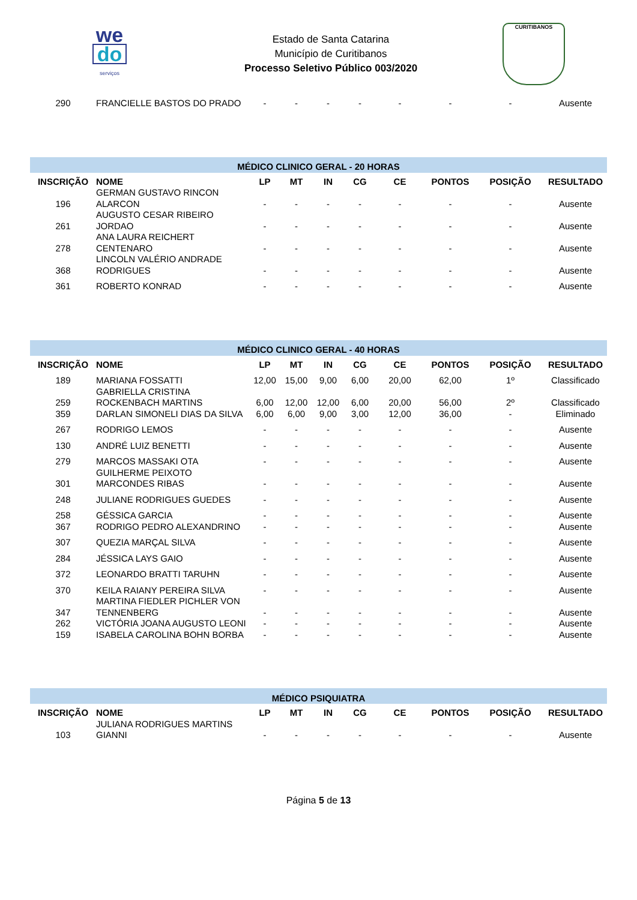we
do
serviços
Estado de Santa Catarina
Município de Curitibanos
Processo Seletivo Público 003/2020
CURITIBANOS
| 290 | FRANCIELLE BASTOS DO PRADO | - | - | - | - | - | - | - | Ausente |
| MÉDICO CLINICO GERAL - 20 HORAS | | | | | | | | | |
| INSCRIÇÃO | NOME | LP | MT | IN | CG | CE | PONTOS | POSIÇÃO | RESULTADO |
| 196 | GERMAN GUSTAVO RINCON ALARCON | - | - | - | - | - | - | - | Ausente |
| 261 | AUGUSTO CESAR RIBEIRO JORDAO | - | - | - | - | - | - | - | Ausente |
| 278 | ANA LAURA REICHERT CENTENARO | - | - | - | - | - | - | - | Ausente |
| 368 | LINCOLN VALÉRIO ANDRADE RODRIGUES | - | - | - | - | - | - | - | Ausente |
| 361 | ROBERTO KONRAD | - | - | - | - | - | - | - | Ausente |
| MÉDICO CLINICO GERAL - 40 HORAS | | | | | | | | | |
| INSCRIÇÃO | NOME | LP | MT | IN | CG | CE | PONTOS | POSIÇÃO | RESULTADO |
| 189 | MARIANA FOSSATTI | 12,00 | 15,00 | 9,00 | 6,00 | 20,00 | 62,00 | 1º | Classificado |
| 259 | GABRIELLA CRISTINA ROCKENBACH MARTINS | 6,00 | 12,00 | 12,00 | 6,00 | 20,00 | 56,00 | 2º | Classificado |
| 359 | DARLAN SIMONELI DIAS DA SILVA | 6,00 | 6,00 | 9,00 | 3,00 | 12,00 | 36,00 | - | Eliminado |
| 267 | RODRIGO LEMOS | - | - | - | - | - | - | - | Ausente |
| 130 | ANDRÉ LUIZ BENETTI | - | - | - | - | - | - | - | Ausente |
| 279 | MARCOS MASSAKI OTA | - | - | - | - | - | - | - | Ausente |
| 301 | GUILHERME PEIXOTO MARCONDES RIBAS | - | - | - | - | - | - | - | Ausente |
| 248 | JULIANE RODRIGUES GUEDES | - | - | - | - | - | - | - | Ausente |
| 258 | GÉSSICA GARCIA | - | - | - | - | - | - | - | Ausente |
| 367 | RODRIGO PEDRO ALEXANDRINO | - | - | - | - | - | - | - | Ausente |
| 307 | QUEZIA MARÇAL SILVA | - | - | - | - | - | - | - | Ausente |
| 284 | JÉSSICA LAYS GAIO | - | - | - | - | - | - | - | Ausente |
| 372 | LEONARDO BRATTI TARUHN | - | - | - | - | - | - | - | Ausente |
| 370 | KEILA RAIANY PEREIRA SILVA | - | - | - | - | - | - | - | Ausente |
| 347 | MARTINA FIEDLER PICHLER VON TENNENBERG | - | - | - | - | - | - | - | Ausente |
| 262 | VICTÓRIA JOANA AUGUSTO LEONI | - | - | - | - | - | - | - | Ausente |
| 159 | ISABELA CAROLINA BOHN BORBA | - | - | - | - | - | - | - | Ausente |
| MÉDICO PSIQUIATRA | | | | | | | | | |
| INSCRIÇÃO | NOME | LP | MT | IN | CG | CE | PONTOS | POSIÇÃO | RESULTADO |
| 103 | JULIANA RODRIGUES MARTINS GIANNI | - | - | - | - | - | - | - | Ausente |
Página 5 de 13